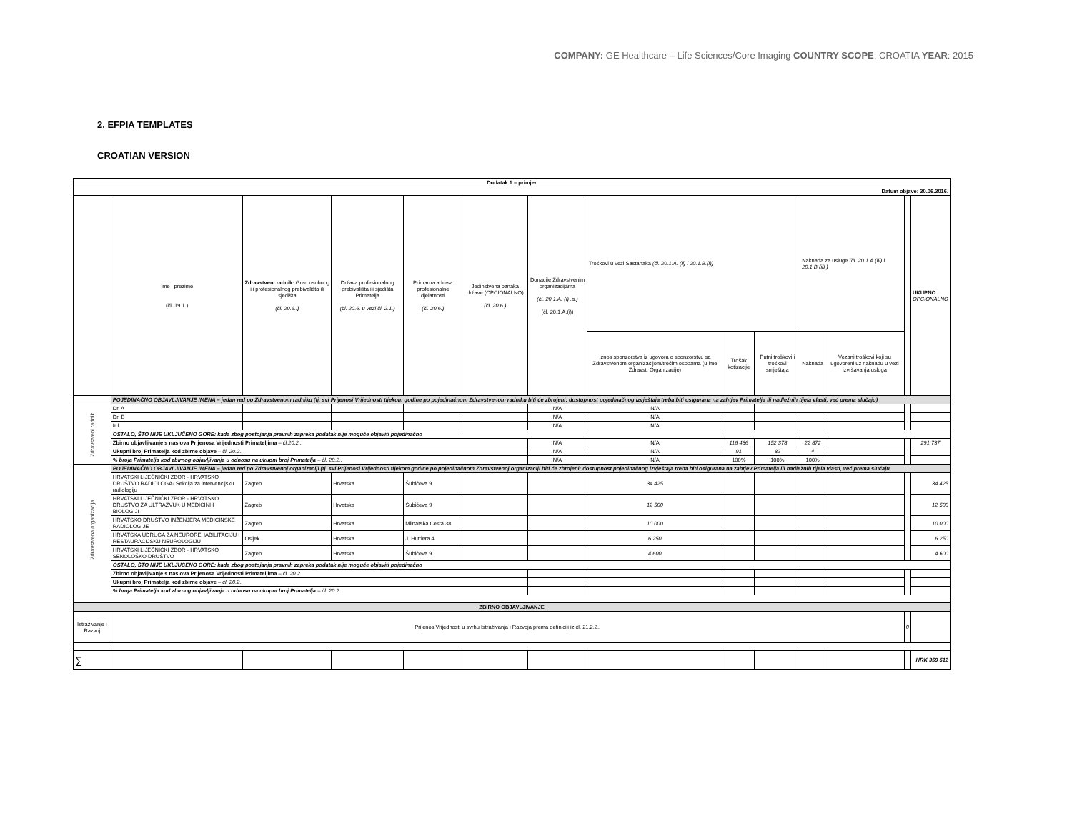COMPANY: GE Healthcare – Life Sciences/Core Imaging COUNTRY SCOPE: CROATIA YEAR: 2015
2. EFPIA TEMPLATES
CROATIAN VERSION
| Dodatak 1 – primjer | | | | | | | | | | | | | |
| --- | --- | --- | --- | --- | --- | --- | --- | --- | --- | --- | --- | --- | --- |
| Datum objave: 30.06.2016. | | | | | | | | | | | | | |
| | Ime i prezime (čl. 19.1.) | Zdravstveni radnik: Grad osobnog ili profesionalnog prebivališta ili sjedišta (čl. 20.6..) | Država profesionalnog prebivališta ili sjedišta Primatelja (čl. 20.6. u vezi čl. 2.1.) | Primarna adresa profesionalne djelatnosti (čl. 20.6.) | Jedinstvena oznaka države (OPCIONALNO) (čl. 20.6.) | Donacije Zdravstvenim organizacijama (čl. 20.1.A. (i) .a.) (čl. 20.1.A.(i)) | Troškovi u vezi Sastanaka (čl. 20.1.A. (ii) i 20.1.B.(i)) | | | Naknada za usluge (čl. 20.1.A.(iii) i 20.1.B.(ii) ) | | | UKUPNO OPCIONALNO |
| | | | | | | | Iznos sponzorstva iz ugovora o sponzorstvu sa Zdravstvenom organizacijom/trećim osobama (u ime Zdravst. Organizacije) | Trošak kotizacije | Putni troškovi i troškovi smještaja | Naknada | Vezani troškovi koji su ugovoreni uz naknadu u vezi izvršavanja usluga | | |
| | POJEDINAČNO OBJAVLJIVANJE IMENA – jedan red po Zdravstvenom radniku (tj. svi Prijenosi Vrijednosti tijekom godine po pojedinačnom Zdravstvenom radniku biti će zbrojeni: dostupnost pojedinačnog izvještaja treba biti osigurana na zahtjev Primatelja ili nadležnih tijela vlasti, već prema slučaju) | | | | | | | | | | | | |
| Zdravstveni radnik | Dr. A | | | | | N/A | N/A | | | | | | |
| | Dr. B | | | | | N/A | N/A | | | | | | |
| | Itd. | | | | | N/A | N/A | | | | | | |
| | OSTALO, ŠTO NIJE UKLJUČENO GORE: kada zbog postojanja pravnih zapreka podatak nije moguće objaviti pojedinačno | | | | | | | | | | | | |
| | Zbirno objavljivanje s naslova Prijenosa Vrijednosti Primateljima – čl.20.2.. | | | | | N/A | N/A | 116 486 | 152 378 | 22 872 | | | 291 737 |
| | Ukupni broj Primatelja kod zbirne objave – čl. 20.2.. | | | | | N/A | N/A | 91 | 82 | 4 | | | |
| | % broja Primatelja kod zbirnog objavljivanja u odnosu na ukupni broj Primatelja – čl. 20.2.. | | | | | N/A | N/A | 100% | 100% | 100% | | | |
| Zdravstvena organizacija | POJEDINAČNO OBJAVLJIVANJE IMENA – jedan red po Zdravstvenoj organizaciji (tj. svi Prijenosi Vrijednosti tijekom godine po pojedinačnom Zdravstvenoj organizaciji biti će zbrojeni: dostupnost pojedinačnog izvještaja treba biti osigurana na zahtjev Primatelja ili nadležnih tijela vlasti, već prema slučaju | | | | | | | | | | | | |
| | HRVATSKI LIJEČNIČKI ZBOR - HRVATSKO DRUŠTVO RADIOLOGA- Sekcija za intervencijsku radiologiju | Zagreb | Hrvatska | Šubićeva 9 | | | 34 425 | | | | | | 34 425 |
| | HRVATSKI LIJEČNIČKI ZBOR - HRVATSKO DRUŠTVO ZA ULTRAZVUK U MEDICINI I BIOLOGIJI | Zagreb | Hrvatska | Šubićeva 9 | | | 12 500 | | | | | | 12 500 |
| | HRVATSKO DRUŠTVO INŽENJERA MEDICINSKE RADIOLOGIJE | Zagreb | Hrvatska | Mlinarska Cesta 38 | | | 10 000 | | | | | | 10 000 |
| | HRVATSKA UDRUGA ZA NEUROREHABILITACIJU I RESTAURACIJSKU NEUROLOGIJU | Osijek | Hrvatska | J. Huttlera 4 | | | 6 250 | | | | | | 6 250 |
| | HRVATSKI LIJEČNIČKI ZBOR - HRVATSKO SENOLOŠKO DRUŠTVO | Zagreb | Hrvatska | Šubićeva 9 | | | 4 600 | | | | | | 4 600 |
| | OSTALO, ŠTO NIJE UKLJUČENO GORE: kada zbog postojanja pravnih zapreka podatak nije moguće objaviti pojedinačno | | | | | | | | | | | | |
| | Zbirno objavljivanje s naslova Prijenosa Vrijednosti Primateljima – čl. 20.2.. | | | | | | | | | | | | |
| | Ukupni broj Primatelja kod zbirne objave – čl. 20.2.. | | | | | | | | | | | | |
| | % broja Primatelja kod zbirnog objavljivanja u odnosu na ukupni broj Primatelja – čl. 20.2.. | | | | | | | | | | | | |
| ZBIRNO OBJAVLJIVANJE | | | | | | | | | | | | | |
| Istraživanje i Razvoj | Prijenos Vrijednosti u svrhu Istraživanja i Razvoja prema definiciji iz čl. 21.2.2.. | | | | | | | | | | | 0 | |
| ∑ | | | | | | | | | | | | | HRK 359 512 |